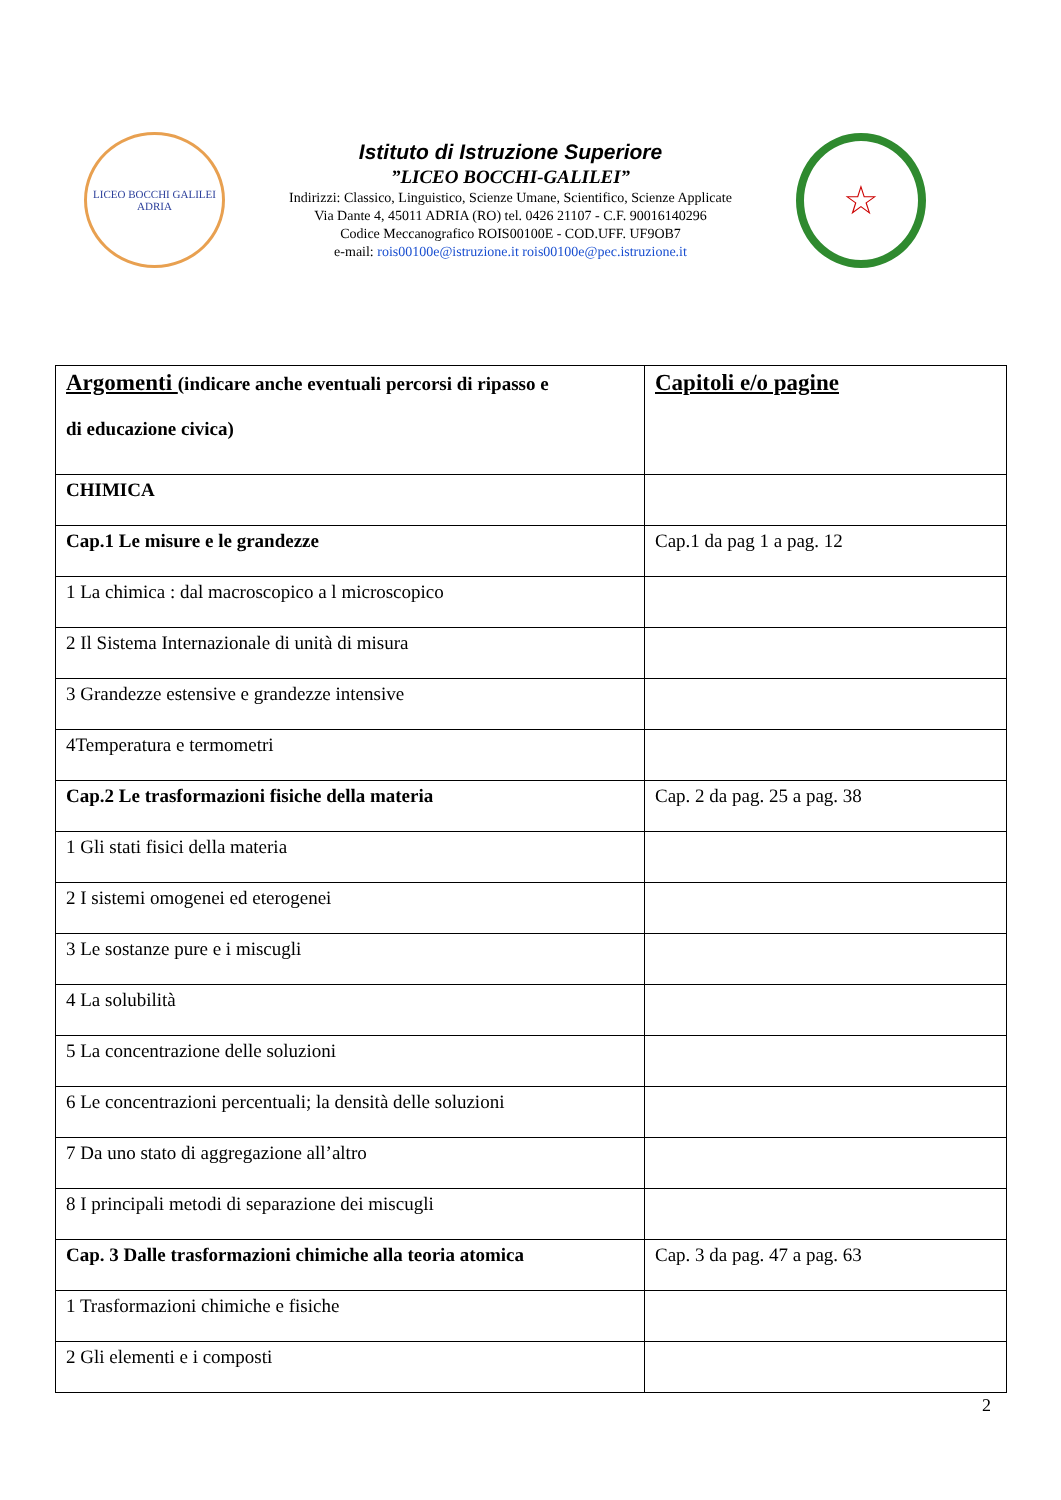LICEO BOCCHI GALILEI
ADRIA
Istituto di Istruzione Superiore
”LICEO BOCCHI-GALILEI”
Indirizzi: Classico, Linguistico, Scienze Umane, Scientifico, Scienze Applicate
Via Dante 4, 45011 ADRIA (RO) tel. 0426 21107 - C.F. 90016140296
Codice Meccanografico ROIS00100E - COD.UFF. UF9OB7
e-mail: rois00100e@istruzione.it rois00100e@pec.istruzione.it
☆
| Argomenti (indicare anche eventuali percorsi di ripasso e di educazione civica) | Capitoli e/o pagine |
| CHIMICA | |
| Cap.1 Le misure e le grandezze | Cap.1 da pag 1 a pag. 12 |
| 1 La chimica : dal macroscopico a l microscopico | |
| 2 Il Sistema Internazionale di unità di misura | |
| 3 Grandezze estensive e grandezze intensive | |
| 4Temperatura e termometri | |
| Cap.2 Le trasformazioni fisiche della materia | Cap. 2 da pag. 25 a pag. 38 |
| 1 Gli stati fisici della materia | |
| 2 I sistemi omogenei ed eterogenei | |
| 3 Le sostanze pure e i miscugli | |
| 4 La solubilità | |
| 5 La concentrazione delle soluzioni | |
| 6 Le concentrazioni percentuali; la densità delle soluzioni | |
| 7 Da uno stato di aggregazione all’altro | |
| 8 I principali metodi di separazione dei miscugli | |
| Cap. 3 Dalle trasformazioni chimiche alla teoria atomica | Cap. 3 da pag. 47 a pag. 63 |
| 1 Trasformazioni chimiche e fisiche | |
| 2 Gli elementi e i composti | |
2